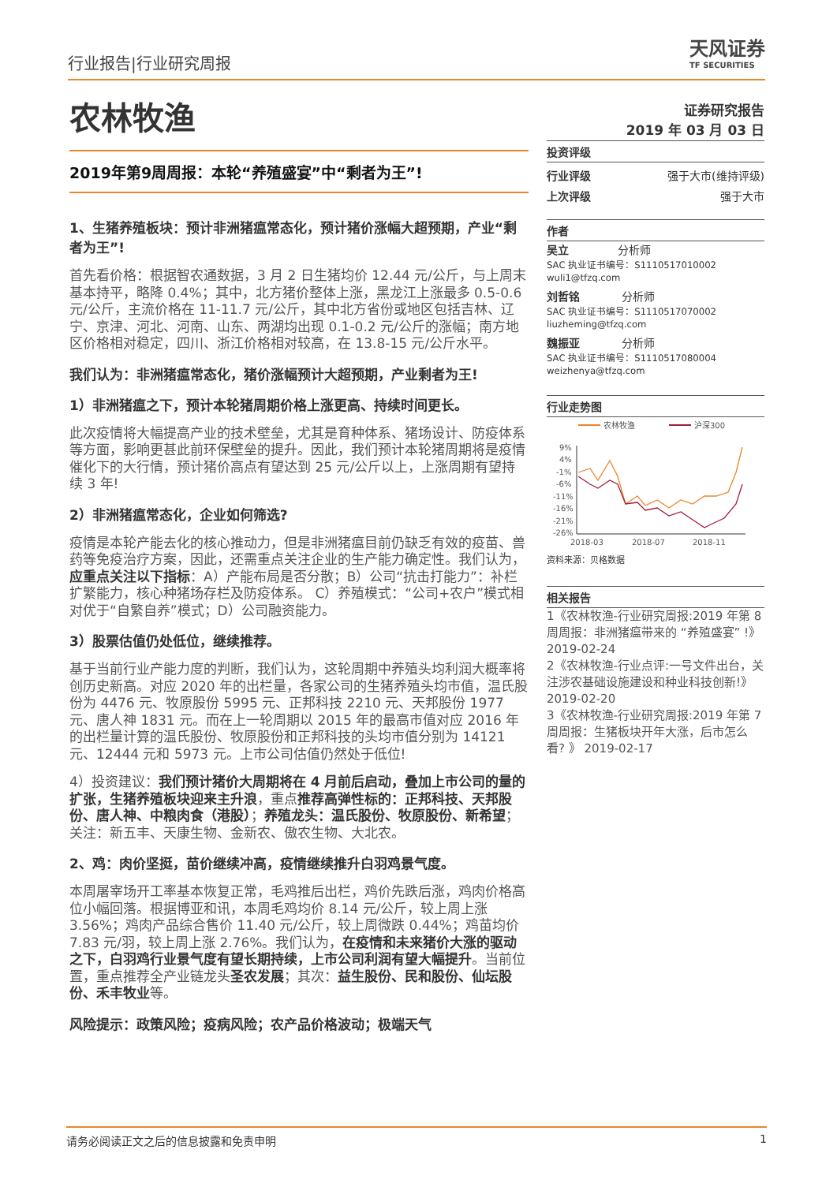行业报告|行业研究周报 天风证券
TF SECURITIES
农林牧渔
2019年第9周周报：本轮“养殖盛宴”中“剩者为王”!
1、生猪养殖板块：预计非洲猪瘟常态化，预计猪价涨幅大超预期，产业“剩者为王”!
首先看价格：根据智农通数据，3 月 2 日生猪均价 12.44 元/公斤，与上周末基本持平，略降 0.4%；其中，北方猪价整体上涨，黑龙江上涨最多 0.5-0.6 元/公斤，主流价格在 11-11.7 元/公斤，其中北方省份或地区包括吉林、辽宁、京津、河北、河南、山东、两湖均出现 0.1-0.2 元/公斤的涨幅；南方地区价格相对稳定，四川、浙江价格相对较高，在 13.8-15 元/公斤水平。
我们认为：非洲猪瘟常态化，猪价涨幅预计大超预期，产业剩者为王!
1）非洲猪瘟之下，预计本轮猪周期价格上涨更高、持续时间更长。
此次疫情将大幅提高产业的技术壁垒，尤其是育种体系、猪场设计、防疫体系等方面，影响更甚此前环保壁垒的提升。因此，我们预计本轮猪周期将是疫情催化下的大行情，预计猪价高点有望达到 25 元/公斤以上，上涨周期有望持续 3 年!
2）非洲猪瘟常态化，企业如何筛选?
疫情是本轮产能去化的核心推动力，但是非洲猪瘟目前仍缺乏有效的疫苗、兽药等免疫治疗方案，因此，还需重点关注企业的生产能力确定性。我们认为，应重点关注以下指标：A）产能布局是否分散；B）公司“抗击打能力”：补栏扩繁能力，核心种猪场存栏及防疫体系。 C）养殖模式：“公司+农户”模式相对优于“自繁自养”模式；D）公司融资能力。
3）股票估值仍处低位，继续推荐。
基于当前行业产能力度的判断，我们认为，这轮周期中养殖头均利润大概率将创历史新高。对应 2020 年的出栏量，各家公司的生猪养殖头均市值，温氏股份为 4476 元、牧原股份 5995 元、正邦科技 2210 元、天邦股份 1977 元、唐人神 1831 元。而在上一轮周期以 2015 年的最高市值对应 2016 年的出栏量计算的温氏股份、牧原股份和正邦科技的头均市值分别为 14121 元、12444 元和 5973 元。上市公司估值仍然处于低位!
4）投资建议：我们预计猪价大周期将在 4 月前后启动，叠加上市公司的量的扩张，生猪养殖板块迎来主升浪，重点推荐高弹性标的：正邦科技、天邦股份、唐人神、中粮肉食（港股）；养殖龙头：温氏股份、牧原股份、新希望；关注：新五丰、天康生物、金新农、傲农生物、大北农。
2、鸡：肉价坚挺，苗价继续冲高，疫情继续推升白羽鸡景气度。
本周屠宰场开工率基本恢复正常，毛鸡推后出栏，鸡价先跌后涨，鸡肉价格高位小幅回落。根据博亚和讯，本周毛鸡均价 8.14 元/公斤，较上周上涨 3.56%；鸡肉产品综合售价 11.40 元/公斤，较上周微跌 0.44%；鸡苗均价 7.83 元/羽，较上周上涨 2.76%。我们认为，在疫情和未来猪价大涨的驱动之下，白羽鸡行业景气度有望长期持续，上市公司利润有望大幅提升。当前位置，重点推荐全产业链龙头圣农发展；其次：益生股份、民和股份、仙坛股份、禾丰牧业等。
风险提示：政策风险；疫病风险；农产品价格波动；极端天气
证券研究报告
2019 年 03 月 03 日
投资评级
行业评级 强于大市(维持评级)
上次评级 强于大市
作者
吴立 分析师
SAC 执业证书编号：S1110517010002
wuli1@tfzq.com
刘哲铭 分析师
SAC 执业证书编号：S1110517070002
liuzheming@tfzq.com
魏振亚 分析师
SAC 执业证书编号：S1110517080004
weizhenya@tfzq.com
行业走势图
农林牧渔
沪深300
9%
4%
-1%
-6%
-11%
-16%
-21%
-26%
2018-03
2018-07
2018-11
资料来源：贝格数据
相关报告
1《农林牧渔-行业研究周报:2019 年第 8 周周报：非洲猪瘟带来的 “养殖盛宴” !》 2019-02-24
2《农林牧渔-行业点评:一号文件出台，关注涉农基础设施建设和种业科技创新!》 2019-02-20
3《农林牧渔-行业研究周报:2019 年第 7 周周报：生猪板块开年大涨，后市怎么看? 》 2019-02-17
请务必阅读正文之后的信息披露和免责申明 1